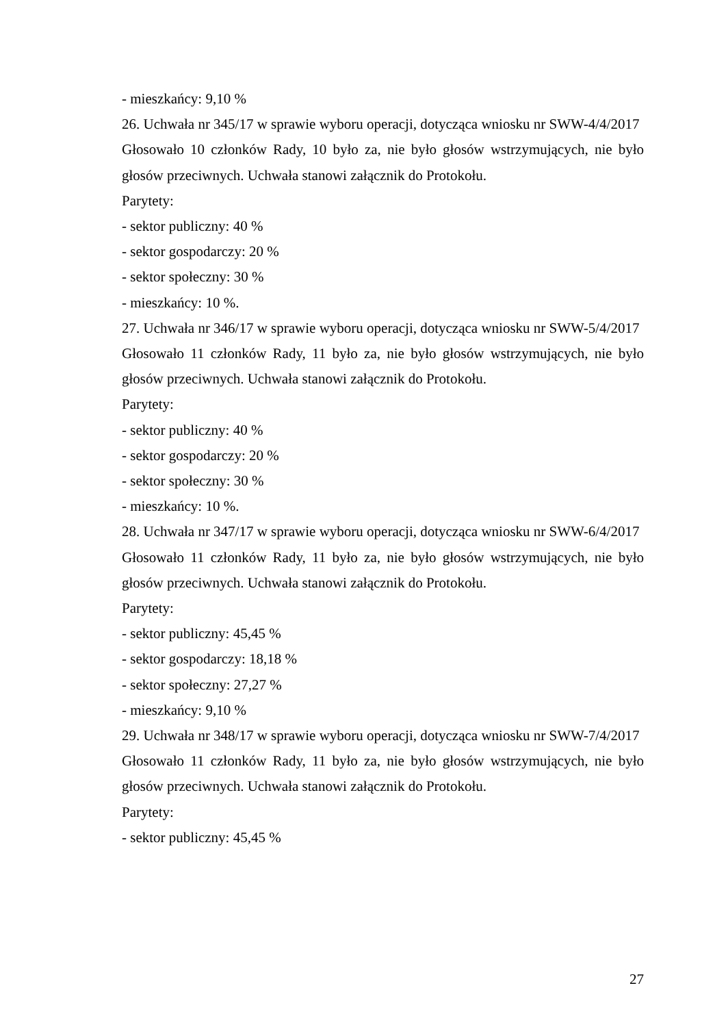- mieszkańcy: 9,10 %
26. Uchwała nr 345/17 w sprawie wyboru operacji, dotycząca wniosku nr SWW-4/4/2017
Głosowało 10 członków Rady, 10 było za, nie było głosów wstrzymujących, nie było głosów przeciwnych. Uchwała stanowi załącznik do Protokołu.
Parytety:
- sektor publiczny: 40 %
- sektor gospodarczy: 20 %
- sektor społeczny: 30 %
- mieszkańcy: 10 %.
27. Uchwała nr 346/17 w sprawie wyboru operacji, dotycząca wniosku nr SWW-5/4/2017
Głosowało 11 członków Rady, 11 było za, nie było głosów wstrzymujących, nie było głosów przeciwnych. Uchwała stanowi załącznik do Protokołu.
Parytety:
- sektor publiczny: 40 %
- sektor gospodarczy: 20 %
- sektor społeczny: 30 %
- mieszkańcy: 10 %.
28. Uchwała nr 347/17 w sprawie wyboru operacji, dotycząca wniosku nr SWW-6/4/2017
Głosowało 11 członków Rady, 11 było za, nie było głosów wstrzymujących, nie było głosów przeciwnych. Uchwała stanowi załącznik do Protokołu.
Parytety:
- sektor publiczny: 45,45 %
- sektor gospodarczy: 18,18 %
- sektor społeczny: 27,27 %
- mieszkańcy: 9,10 %
29. Uchwała nr 348/17 w sprawie wyboru operacji, dotycząca wniosku nr SWW-7/4/2017
Głosowało 11 członków Rady, 11 było za, nie było głosów wstrzymujących, nie było głosów przeciwnych. Uchwała stanowi załącznik do Protokołu.
Parytety:
- sektor publiczny: 45,45 %
27